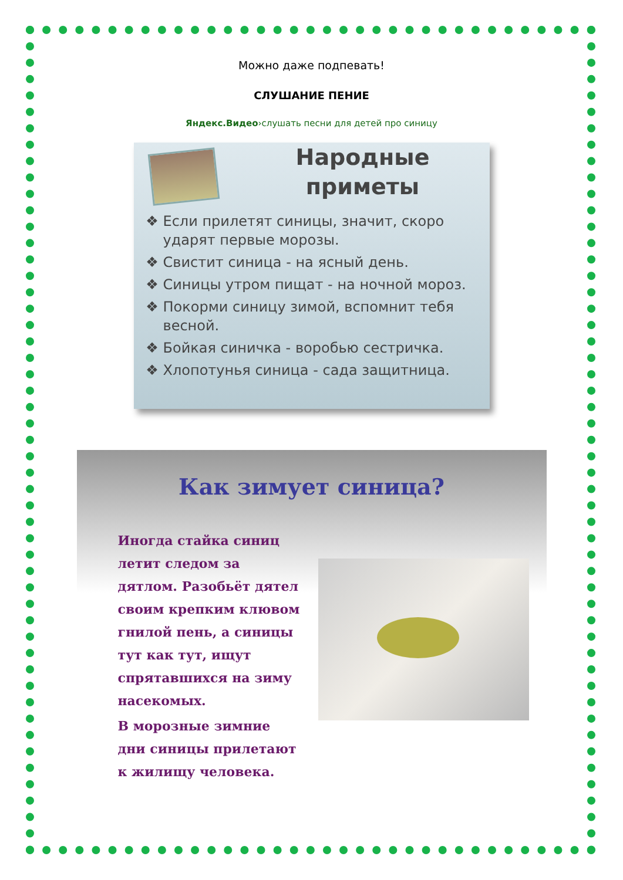Можно даже подпевать!
СЛУШАНИЕ ПЕНИЕ
Яндекс.Видео›слушать песни для детей про синицу
Народные приметы
Если прилетят синицы, значит, скоро ударят первые морозы.
Свистит синица - на ясный день.
Синицы утром пищат - на ночной мороз.
Покорми синицу зимой, вспомнит тебя весной.
Бойкая синичка - воробью сестричка.
Хлопотунья синица - сада защитница.
Как зимует синица?
Иногда стайка синиц летит следом за дятлом. Разобьёт дятел своим крепким клювом гнилой пень, а синицы тут как тут, ищут спрятавшихся на зиму насекомых.
В морозные зимние дни синицы прилетают к жилищу человека.